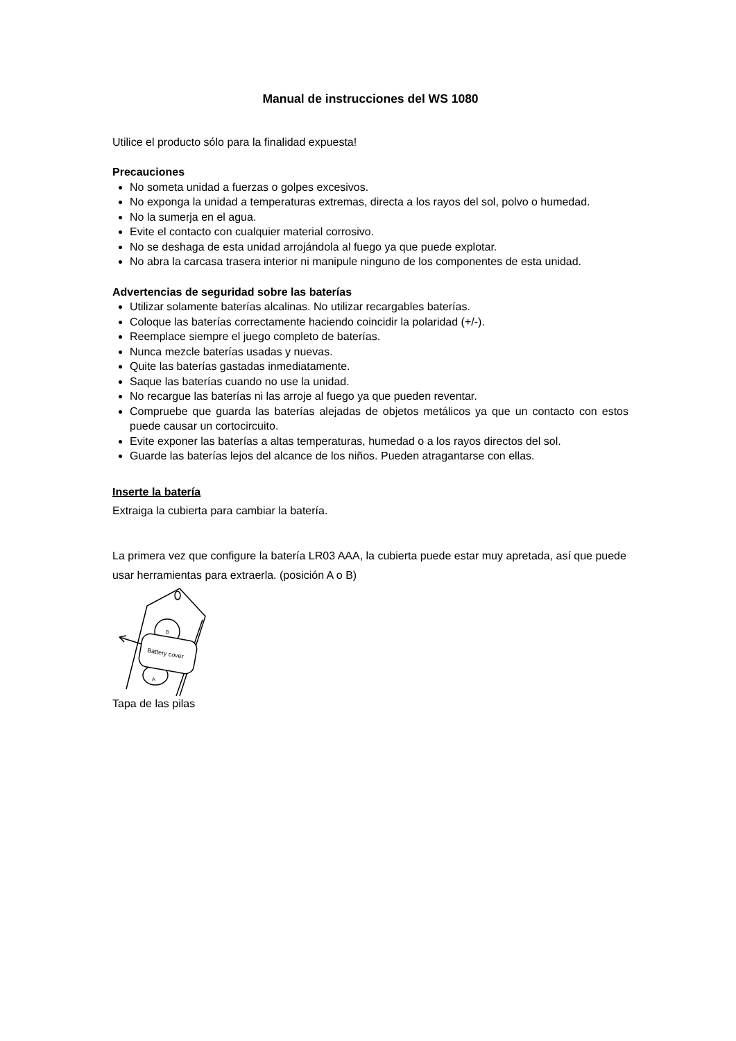Manual de instrucciones del WS 1080
Utilice el producto sólo para la finalidad expuesta!
Precauciones
No someta unidad a fuerzas o golpes excesivos.
No exponga la unidad a temperaturas extremas, directa a los rayos del sol, polvo o humedad.
No la sumerja en el agua.
Evite el contacto con cualquier material corrosivo.
No se deshaga de esta unidad arrojándola al fuego ya que puede explotar.
No abra la carcasa trasera interior ni manipule ninguno de los componentes de esta unidad.
Advertencias de seguridad sobre las baterías
Utilizar solamente baterías alcalinas. No utilizar recargables baterías.
Coloque las baterías correctamente haciendo coincidir la polaridad (+/-).
Reemplace siempre el juego completo de baterías.
Nunca mezcle baterías usadas y nuevas.
Quite las baterías gastadas inmediatamente.
Saque las baterías cuando no use la unidad.
No recargue las baterías ni las arroje al fuego ya que pueden reventar.
Compruebe que guarda las baterías alejadas de objetos metálicos ya que un contacto con estos puede causar un cortocircuito.
Evite exponer las baterías a altas temperaturas, humedad o a los rayos directos del sol.
Guarde las baterías lejos del alcance de los niños. Pueden atragantarse con ellas.
Inserte la batería
Extraiga la cubierta para cambiar la batería.
La primera vez que configure la batería LR03 AAA, la cubierta puede estar muy apretada, así que puede usar herramientas para extraerla. (posición A o B)
Battery cover
B
A
Tapa de las pilas